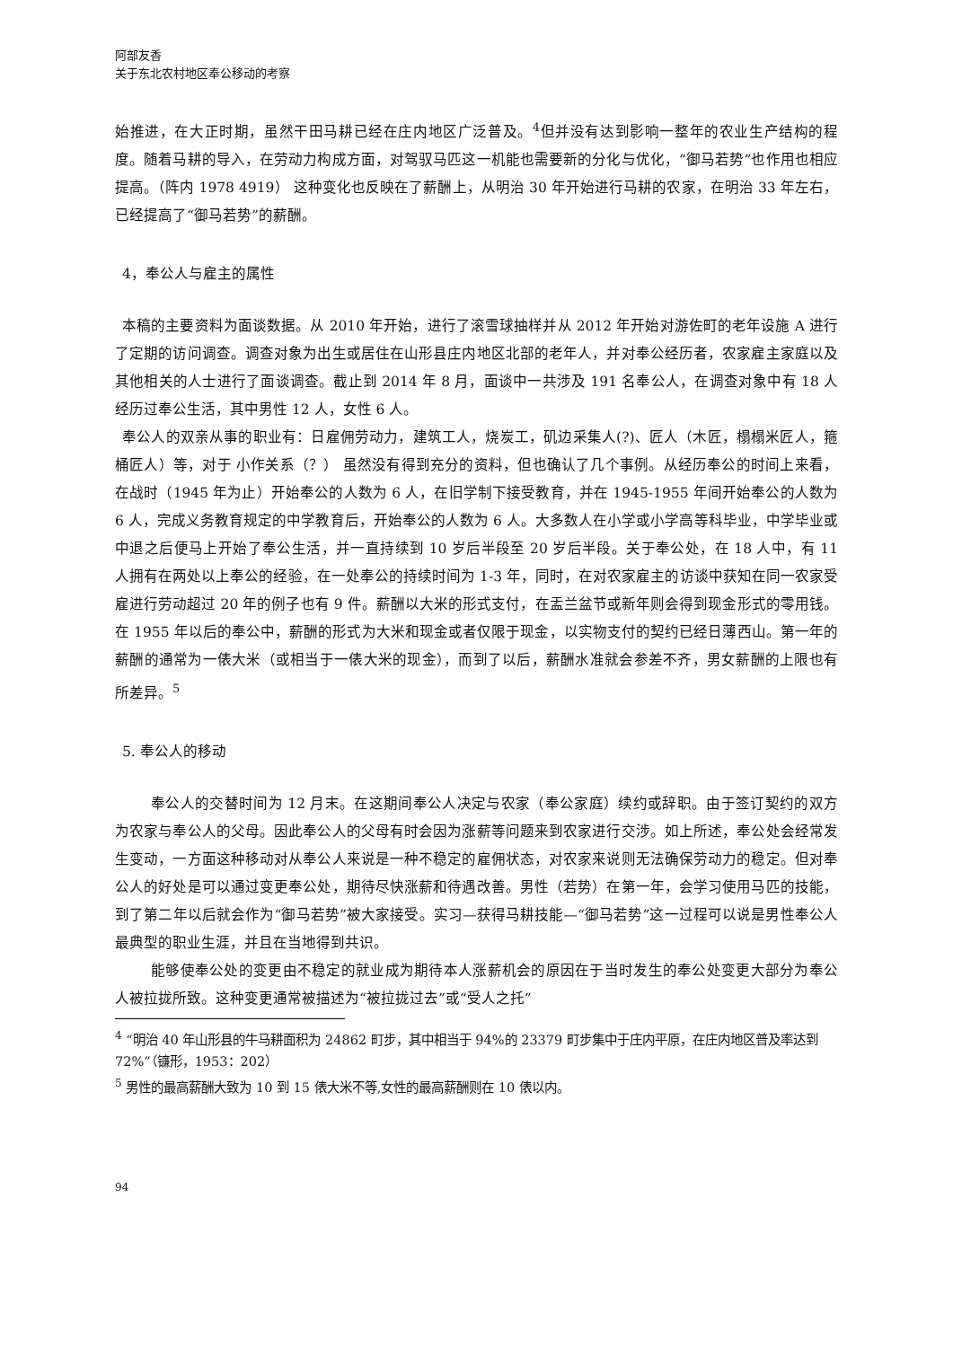阿部友香
关于东北农村地区奉公移动的考察
始推进，在大正时期，虽然干田马耕已经在庄内地区广泛普及。<sup>4</sup>但并没有达到影响一整年的农业生产结构的程度。随着马耕的导入，在劳动力构成方面，对驾驭马匹这一机能也需要新的分化与优化，“御马若势”也作用也相应提高。（阵内 1978 4919） 这种变化也反映在了薪酬上，从明治 30 年开始进行马耕的农家，在明治 33 年左右，已经提高了“御马若势”的薪酬。
4，奉公人与雇主的属性
本稿的主要资料为面谈数据。从 2010 年开始，进行了滚雪球抽样并从 2012 年开始对游佐町的老年设施 A 进行了定期的访问调查。调查对象为出生或居住在山形县庄内地区北部的老年人，并对奉公经历者，农家雇主家庭以及其他相关的人士进行了面谈调查。截止到 2014 年 8 月，面谈中一共涉及 191 名奉公人，在调查对象中有 18 人经历过奉公生活，其中男性 12 人，女性 6 人。
奉公人的双亲从事的职业有：日雇佣劳动力，建筑工人，烧炭工，矶边采集人(?)、匠人（木匠，榻榻米匠人，箍桶匠人）等，对于 小作关系（？） 虽然没有得到充分的资料，但也确认了几个事例。从经历奉公的时间上来看，在战时（1945 年为止）开始奉公的人数为 6 人，在旧学制下接受教育，并在 1945-1955 年间开始奉公的人数为 6 人，完成义务教育规定的中学教育后，开始奉公的人数为 6 人。大多数人在小学或小学高等科毕业，中学毕业或中退之后便马上开始了奉公生活，并一直持续到 10 岁后半段至 20 岁后半段。关于奉公处，在 18 人中，有 11 人拥有在两处以上奉公的经验，在一处奉公的持续时间为 1-3 年，同时，在对农家雇主的访谈中获知在同一农家受雇进行劳动超过 20 年的例子也有 9 件。薪酬以大米的形式支付，在盂兰盆节或新年则会得到现金形式的零用钱。在 1955 年以后的奉公中，薪酬的形式为大米和现金或者仅限于现金，以实物支付的契约已经日薄西山。第一年的薪酬的通常为一俵大米（或相当于一俵大米的现金），而到了以后，薪酬水准就会参差不齐，男女薪酬的上限也有所差异。<sup>5</sup>
5. 奉公人的移动
奉公人的交替时间为 12 月末。在这期间奉公人决定与农家（奉公家庭）续约或辞职。由于签订契约的双方为农家与奉公人的父母。因此奉公人的父母有时会因为涨薪等问题来到农家进行交涉。如上所述，奉公处会经常发生变动，一方面这种移动对从奉公人来说是一种不稳定的雇佣状态，对农家来说则无法确保劳动力的稳定。但对奉公人的好处是可以通过变更奉公处，期待尽快涨薪和待遇改善。男性（若势）在第一年，会学习使用马匹的技能，到了第二年以后就会作为“御马若势”被大家接受。实习—获得马耕技能—“御马若势”这一过程可以说是男性奉公人最典型的职业生涯，并且在当地得到共识。
能够使奉公处的变更由不稳定的就业成为期待本人涨薪机会的原因在于当时发生的奉公处变更大部分为奉公人被拉拢所致。这种变更通常被描述为“被拉拢过去”或“受人之托”
<sup>4</sup> “明治 40 年山形县的牛马耕面积为 24862 町步，其中相当于 94%的 23379 町步集中于庄内平原，在庄内地区普及率达到 72%”（镰形，1953：202）
<sup>5</sup> 男性的最高薪酬大致为 10 到 15 俵大米不等,女性的最高薪酬则在 10 俵以内。
94